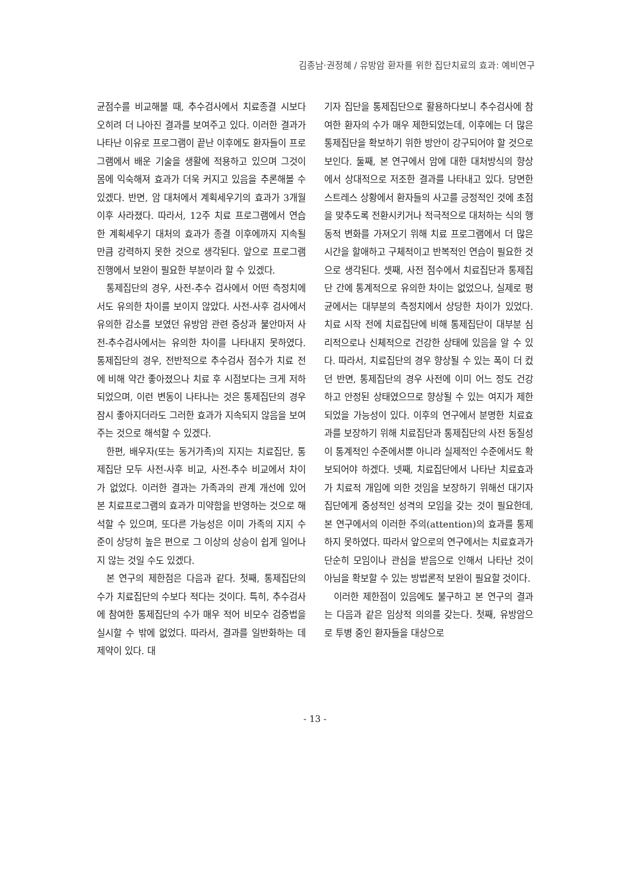김종남·권정혜 / 유방암 환자를 위한 집단치료의 효과: 예비연구
균점수를 비교해볼 때, 추수검사에서 치료종결 시보다 오히려 더 나아진 결과를 보여주고 있다. 이러한 결과가 나타난 이유로 프로그램이 끝난 이후에도 환자들이 프로그램에서 배운 기술을 생활에 적용하고 있으며 그것이 몸에 익숙해져 효과가 더욱 커지고 있음을 추론해볼 수 있겠다. 반면, 암 대처에서 계획세우기의 효과가 3개월 이후 사라졌다. 따라서, 12주 치료 프로그램에서 연습한 계획세우기 대처의 효과가 종결 이후에까지 지속될 만큼 강력하지 못한 것으로 생각된다. 앞으로 프로그램 진행에서 보완이 필요한 부분이라 할 수 있겠다.
통제집단의 경우, 사전-추수 검사에서 어떤 측정치에서도 유의한 차이를 보이지 않았다. 사전-사후 검사에서 유의한 감소를 보였던 유방암 관련 증상과 불안마저 사전-추수검사에서는 유의한 차이를 나타내지 못하였다. 통제집단의 경우, 전반적으로 추수검사 점수가 치료 전에 비해 약간 좋아졌으나 치료 후 시점보다는 크게 저하되었으며, 이런 변동이 나타나는 것은 통제집단의 경우 잠시 좋아지더라도 그러한 효과가 지속되지 않음을 보여주는 것으로 해석할 수 있겠다.
한편, 배우자(또는 동거가족)의 지지는 치료집단, 통제집단 모두 사전-사후 비교, 사전-추수 비교에서 차이가 없었다. 이러한 결과는 가족과의 관계 개선에 있어 본 치료프로그램의 효과가 미약함을 반영하는 것으로 해석할 수 있으며, 또다른 가능성은 이미 가족의 지지 수준이 상당히 높은 편으로 그 이상의 상승이 쉽게 일어나지 않는 것일 수도 있겠다.
본 연구의 제한점은 다음과 같다. 첫째, 통제집단의 수가 치료집단의 수보다 적다는 것이다. 특히, 추수검사에 참여한 통제집단의 수가 매우 적어 비모수 검증법을 실시할 수 밖에 없었다. 따라서, 결과를 일반화하는 데 제약이 있다. 대
기자 집단을 통제집단으로 활용하다보니 추수검사에 참여한 환자의 수가 매우 제한되었는데, 이후에는 더 많은 통제집단을 확보하기 위한 방안이 강구되어야 할 것으로 보인다. 둘째, 본 연구에서 암에 대한 대처방식의 향상에서 상대적으로 저조한 결과를 나타내고 있다. 당면한 스트레스 상황에서 환자들의 사고를 긍정적인 것에 초점을 맞추도록 전환시키거나 적극적으로 대처하는 식의 행동적 변화를 가져오기 위해 치료 프로그램에서 더 많은 시간을 할애하고 구체적이고 반복적인 연습이 필요한 것으로 생각된다. 셋째, 사전 점수에서 치료집단과 통제집단 간에 통계적으로 유의한 차이는 없었으나, 실제로 평균에서는 대부분의 측정치에서 상당한 차이가 있었다. 치료 시작 전에 치료집단에 비해 통제집단이 대부분 심리적으로나 신체적으로 건강한 상태에 있음을 알 수 있다. 따라서, 치료집단의 경우 향상될 수 있는 폭이 더 컸던 반면, 통제집단의 경우 사전에 이미 어느 정도 건강하고 안정된 상태였으므로 향상될 수 있는 여지가 제한되었을 가능성이 있다. 이후의 연구에서 분명한 치료효과를 보장하기 위해 치료집단과 통제집단의 사전 동질성이 통계적인 수준에서뿐 아니라 실제적인 수준에서도 확보되어야 하겠다. 넷째, 치료집단에서 나타난 치료효과가 치료적 개입에 의한 것임을 보장하기 위해선 대기자집단에게 중성적인 성격의 모임을 갖는 것이 필요한데, 본 연구에서의 이러한 주의(attention)의 효과를 통제하지 못하였다. 따라서 앞으로의 연구에서는 치료효과가 단순히 모임이나 관심을 받음으로 인해서 나타난 것이 아님을 확보할 수 있는 방법론적 보완이 필요할 것이다.
이러한 제한점이 있음에도 불구하고 본 연구의 결과는 다음과 같은 임상적 의의를 갖는다. 첫째, 유방암으로 투병 중인 환자들을 대상으로
- 13 -